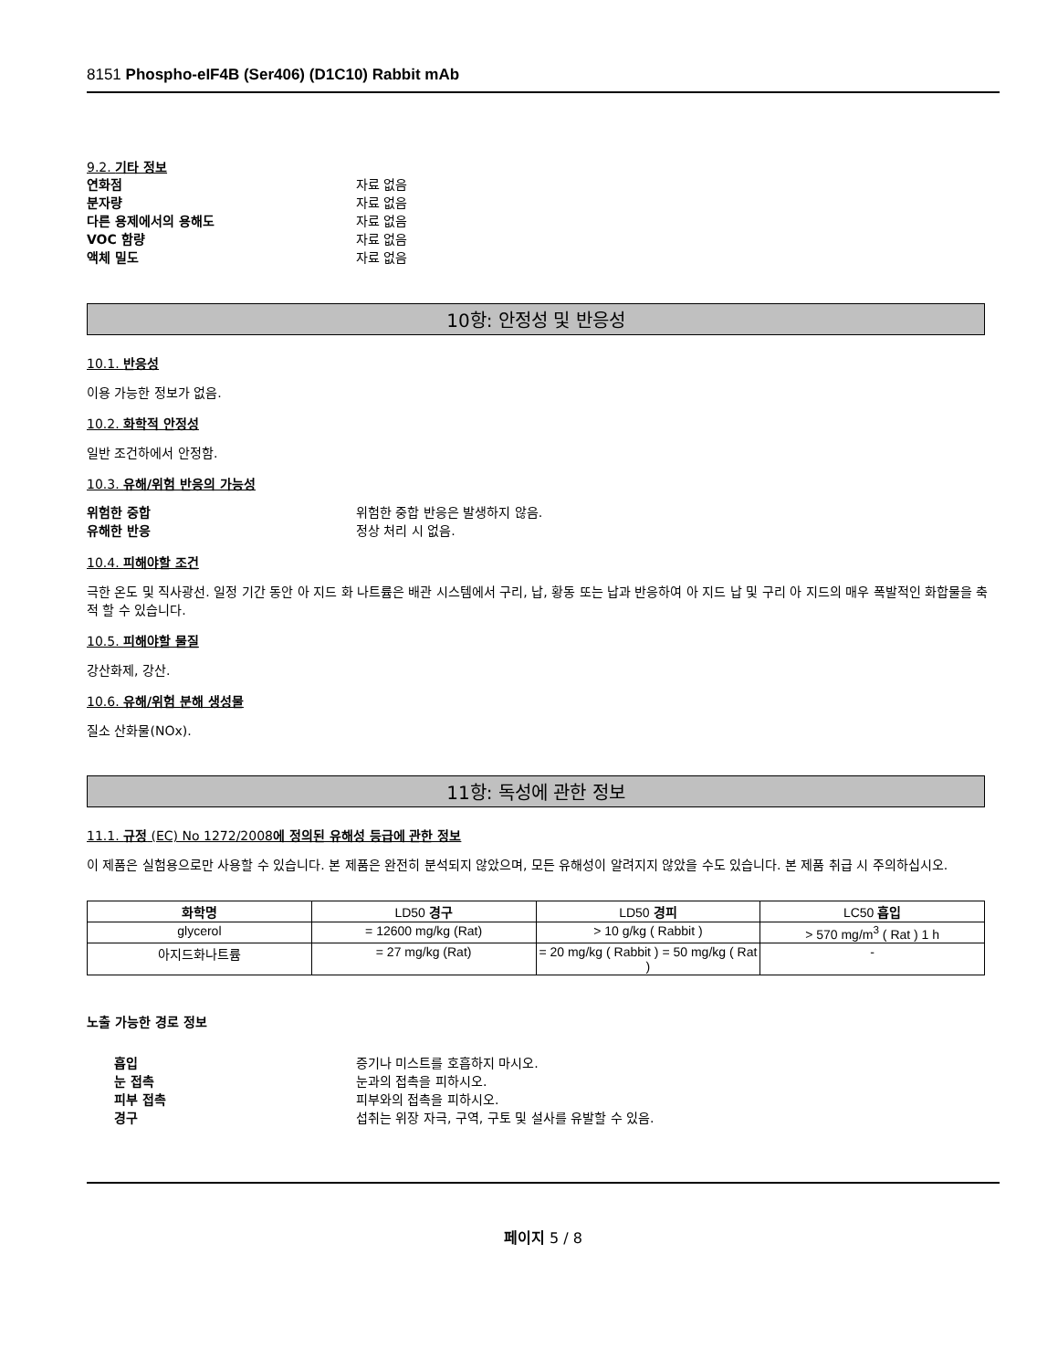8151 Phospho-eIF4B (Ser406) (D1C10) Rabbit mAb
9.2. 기타 정보
연화점 자료 없음
분자량 자료 없음
다른 용제에서의 용해도 자료 없음
VOC 함량 자료 없음
액체 밀도 자료 없음
10항: 안정성 및 반응성
10.1. 반응성
이용 가능한 정보가 없음.
10.2. 화학적 안정성
일반 조건하에서 안정함.
10.3. 유해/위험 반응의 가능성
위험한 중합 위험한 중합 반응은 발생하지 않음.
유해한 반응 정상 처리 시 없음.
10.4. 피해야할 조건
극한 온도 및 직사광선. 일정 기간 동안 아 지드 화 나트륨은 배관 시스템에서 구리, 납, 황동 또는 납과 반응하여 아 지드 납 및 구리 아 지드의 매우 폭발적인 화합물을 축적 할 수 있습니다.
10.5. 피해야할 물질
강산화제, 강산.
10.6. 유해/위험 분해 생성물
질소 산화물(NOx).
11항: 독성에 관한 정보
11.1. 규정 (EC) No 1272/2008에 정의된 유해성 등급에 관한 정보
이 제품은 실험용으로만 사용할 수 있습니다. 본 제품은 완전히 분석되지 않았으며, 모든 유해성이 알려지지 않았을 수도 있습니다. 본 제품 취급 시 주의하십시오.
| 화학명 | LD50 경구 | LD50 경피 | LC50 흡입 |
| --- | --- | --- | --- |
| glycerol | = 12600 mg/kg (Rat) | > 10 g/kg ( Rabbit ) | > 570 mg/m<sup>3</sup> ( Rat ) 1 h |
| 아지드화나트륨 | = 27 mg/kg (Rat) | = 20 mg/kg ( Rabbit ) = 50 mg/kg ( Rat ) | - |
노출 가능한 경로 정보
흡입 증기나 미스트를 호흡하지 마시오.
눈 접촉 눈과의 접촉을 피하시오.
피부 접촉 피부와의 접촉을 피하시오.
경구 섭취는 위장 자극, 구역, 구토 및 설사를 유발할 수 있음.
페이지 5 / 8